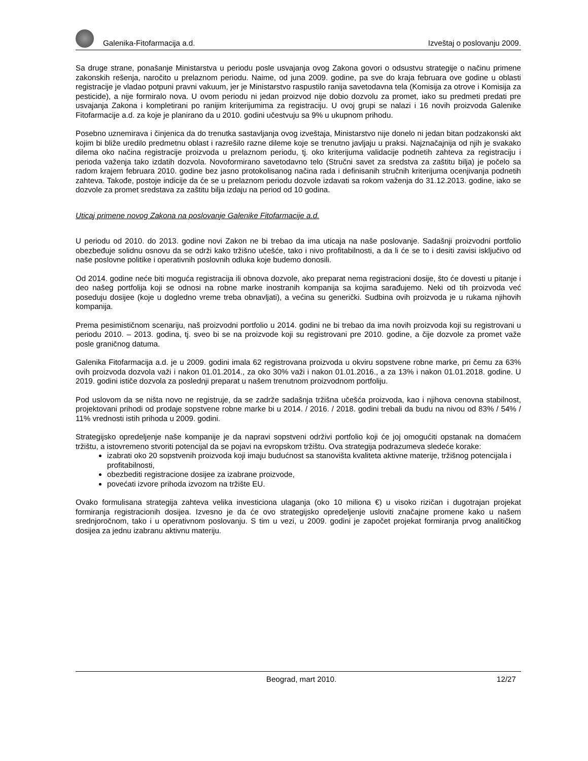Galenika-Fitofarmacija a.d. Izveštaj o poslovanju 2009.
Sa druge strane, ponašanje Ministarstva u periodu posle usvajanja ovog Zakona govori o odsustvu strategije o načinu primene zakonskih rešenja, naročito u prelaznom periodu. Naime, od juna 2009. godine, pa sve do kraja februara ove godine u oblasti registracije je vladao potpuni pravni vakuum, jer je Ministarstvo raspustilo ranija savetodavna tela (Komisija za otrove i Komisija za pesticide), a nije formiralo nova. U ovom periodu ni jedan proizvod nije dobio dozvolu za promet, iako su predmeti predati pre usvajanja Zakona i kompletirani po ranijim kriterijumima za registraciju. U ovoj grupi se nalazi i 16 novih proizvoda Galenike Fitofarmacije a.d. za koje je planirano da u 2010. godini učestvuju sa 9% u ukupnom prihodu.
Posebno uznemirava i činjenica da do trenutka sastavljanja ovog izveštaja, Ministarstvo nije donelo ni jedan bitan podzakonski akt kojim bi bliže uredilo predmetnu oblast i razrešilo razne dileme koje se trenutno javljaju u praksi. Najznačajnija od njih je svakako dilema oko načina registracije proizvoda u prelaznom periodu, tj. oko kriterijuma validacije podnetih zahteva za registraciju i perioda važenja tako izdatih dozvola. Novoformirano savetodavno telo (Stručni savet za sredstva za zaštitu bilja) je počelo sa radom krajem februara 2010. godine bez jasno protokolisanog načina rada i definisanih stručnih kriterijuma ocenjivanja podnetih zahteva. Takođe, postoje indicije da će se u prelaznom periodu dozvole izdavati sa rokom važenja do 31.12.2013. godine, iako se dozvole za promet sredstava za zaštitu bilja izdaju na period od 10 godina.
Uticaj primene novog Zakona na poslovanje Galenike Fitofarmacije a.d.
U periodu od 2010. do 2013. godine novi Zakon ne bi trebao da ima uticaja na naše poslovanje. Sadašnji proizvodni portfolio obezbeđuje solidnu osnovu da se održi kako tržišno učešće, tako i nivo profitabilnosti, a da li će se to i desiti zavisi isključivo od naše poslovne politike i operativnih poslovnih odluka koje budemo donosili.
Od 2014. godine neće biti moguća registracija ili obnova dozvole, ako preparat nema registracioni dosije, što će dovesti u pitanje i deo našeg portfolija koji se odnosi na robne marke inostranih kompanija sa kojima sarađujemo. Neki od tih proizvoda već poseduju dosijee (koje u dogledno vreme treba obnavljati), a većina su generički. Sudbina ovih proizvoda je u rukama njihovih kompanija.
Prema pesimističnom scenariju, naš proizvodni portfolio u 2014. godini ne bi trebao da ima novih proizvoda koji su registrovani u periodu 2010. – 2013. godina, tj. sveo bi se na proizvode koji su registrovani pre 2010. godine, a čije dozvole za promet važe posle graničnog datuma.
Galenika Fitofarmacija a.d. je u 2009. godini imala 62 registrovana proizvoda u okviru sopstvene robne marke, pri čemu za 63% ovih proizvoda dozvola važi i nakon 01.01.2014., za oko 30% važi i nakon 01.01.2016., a za 13% i nakon 01.01.2018. godine. U 2019. godini ističe dozvola za poslednji preparat u našem trenutnom proizvodnom portfoliju.
Pod uslovom da se ništa novo ne registruje, da se zadrže sadašnja tržišna učešća proizvoda, kao i njihova cenovna stabilnost, projektovani prihodi od prodaje sopstvene robne marke bi u 2014. / 2016. / 2018. godini trebali da budu na nivou od 83% / 54% / 11% vrednosti istih prihoda u 2009. godini.
Strategijsko opredeljenje naše kompanije je da napravi sopstveni održivi portfolio koji će joj omogućiti opstanak na domaćem tržištu, a istovremeno stvoriti potencijal da se pojavi na evropskom tržištu. Ova strategija podrazumeva sledeće korake:
izabrati oko 20 sopstvenih proizvoda koji imaju budućnost sa stanovišta kvaliteta aktivne materije, tržišnog potencijala i profitabilnosti,
obezbediti registracione dosijee za izabrane proizvode,
povećati izvore prihoda izvozom na tržište EU.
Ovako formulisana strategija zahteva velika investiciona ulaganja (oko 10 miliona €) u visoko rizičan i dugotrajan projekat formiranja registracionih dosijea. Izvesno je da će ovo strategijsko opredeljenje usloviti značajne promene kako u našem srednjoročnom, tako i u operativnom poslovanju. S tim u vezi, u 2009. godini je započet projekat formiranja prvog analitičkog dosijea za jednu izabranu aktivnu materiju.
Beograd, mart 2010. 12/27